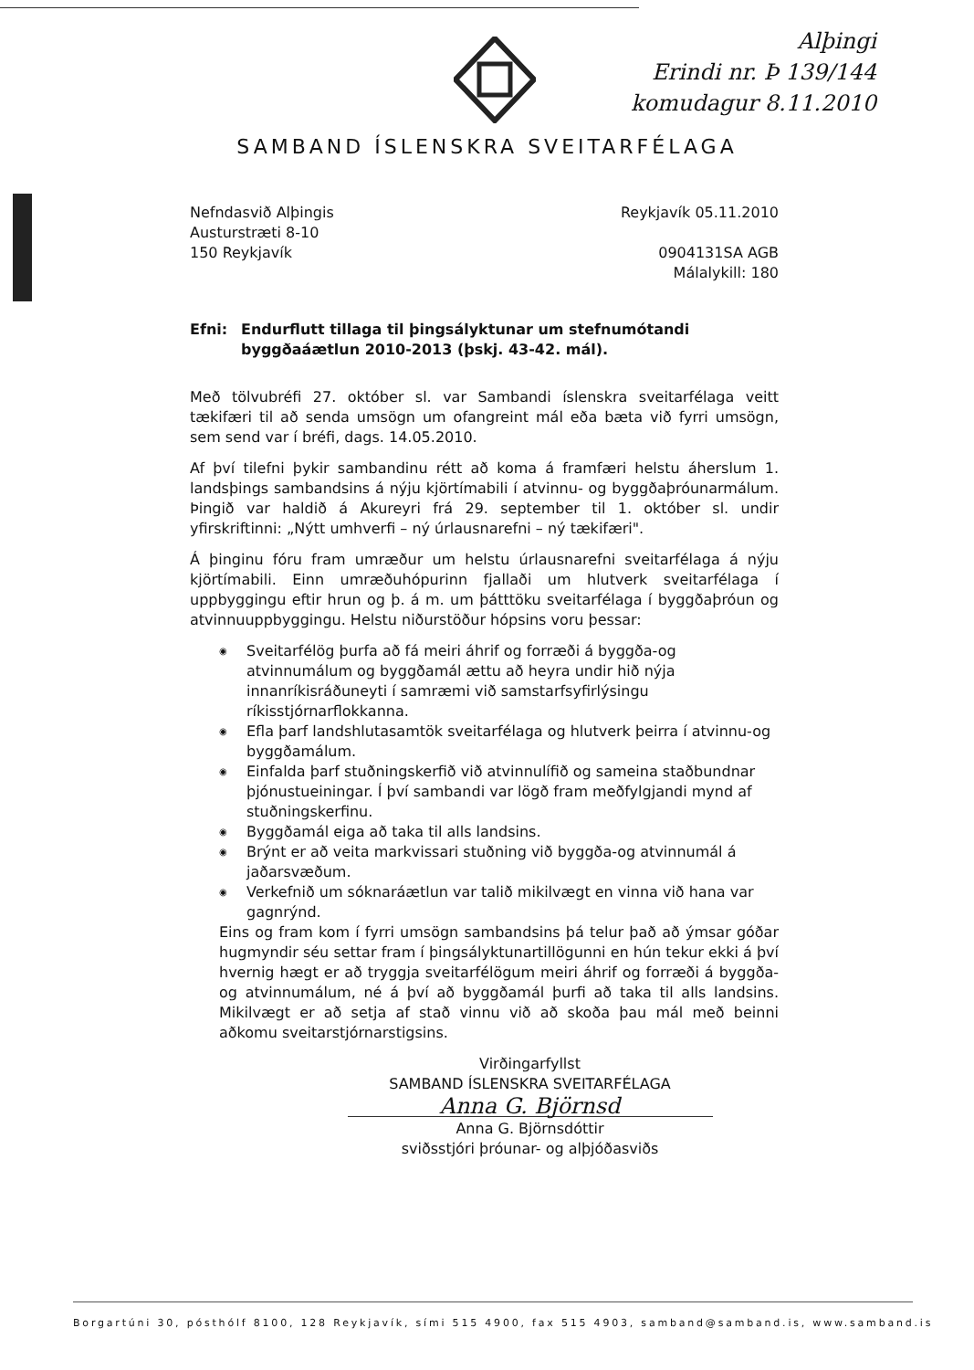Alþingi
Erindi nr. Þ 139/144
komudagur 8.11.2010
SAMBAND ÍSLENSKRA SVEITARFÉLAGA
Nefndasvið Alþingis
Austurstræti 8-10
150 Reykjavík
Reykjavík 05.11.2010
0904131SA AGB
Málalykill: 180
Efni: Endurflutt tillaga til þingsályktunar um stefnumótandi byggðaáætlun 2010-2013 (þskj. 43-42. mál).
Með tölvubréfi 27. október sl. var Sambandi íslenskra sveitarfélaga veitt tækifæri til að senda umsögn um ofangreint mál eða bæta við fyrri umsögn, sem send var í bréfi, dags. 14.05.2010.
Af því tilefni þykir sambandinu rétt að koma á framfæri helstu áherslum 1. landsþings sambandsins á nýju kjörtímabili í atvinnu- og byggðaþróunarmálum. Þingið var haldið á Akureyri frá 29. september til 1. október sl. undir yfirskriftinni: „Nýtt umhverfi – ný úrlausnarefni – ný tækifæri".
Á þinginu fóru fram umræður um helstu úrlausnarefni sveitarfélaga á nýju kjörtímabili. Einn umræðuhópurinn fjallaði um hlutverk sveitarfélaga í uppbyggingu eftir hrun og þ. á m. um þátttöku sveitarfélaga í byggðaþróun og atvinnuuppbyggingu. Helstu niðurstöður hópsins voru þessar:
◉ Sveitarfélög þurfa að fá meiri áhrif og forræði á byggða-og atvinnumálum og byggðamál ættu að heyra undir hið nýja innanríkisráðuneyti í samræmi við samstarfsyfirlýsingu ríkisstjórnarflokkanna.
◉ Efla þarf landshlutasamtök sveitarfélaga og hlutverk þeirra í atvinnu-og byggðamálum.
◉ Einfalda þarf stuðningskerfið við atvinnulífið og sameina staðbundnar þjónustueiningar. Í því sambandi var lögð fram meðfylgjandi mynd af stuðningskerfinu.
◉ Byggðamál eiga að taka til alls landsins.
◉ Brýnt er að veita markvissari stuðning við byggða-og atvinnumál á jaðarsvæðum.
◉ Verkefnið um sóknaráætlun var talið mikilvægt en vinna við hana var gagnrýnd.
Eins og fram kom í fyrri umsögn sambandsins þá telur það að ýmsar góðar hugmyndir séu settar fram í þingsályktunartillögunni en hún tekur ekki á því hvernig hægt er að tryggja sveitarfélögum meiri áhrif og forræði á byggða- og atvinnumálum, né á því að byggðamál þurfi að taka til alls landsins. Mikilvægt er að setja af stað vinnu við að skoða þau mál með beinni aðkomu sveitarstjórnarstigsins.
Virðingarfyllst
SAMBAND ÍSLENSKRA SVEITARFÉLAGA
Anna G. Björnsd
Anna G. Björnsdóttir
sviðsstjóri þróunar- og alþjóðasviðs
Borgartúni 30, pósthólf 8100, 128 Reykjavík, sími 515 4900, fax 515 4903, samband@samband.is, www.samband.is